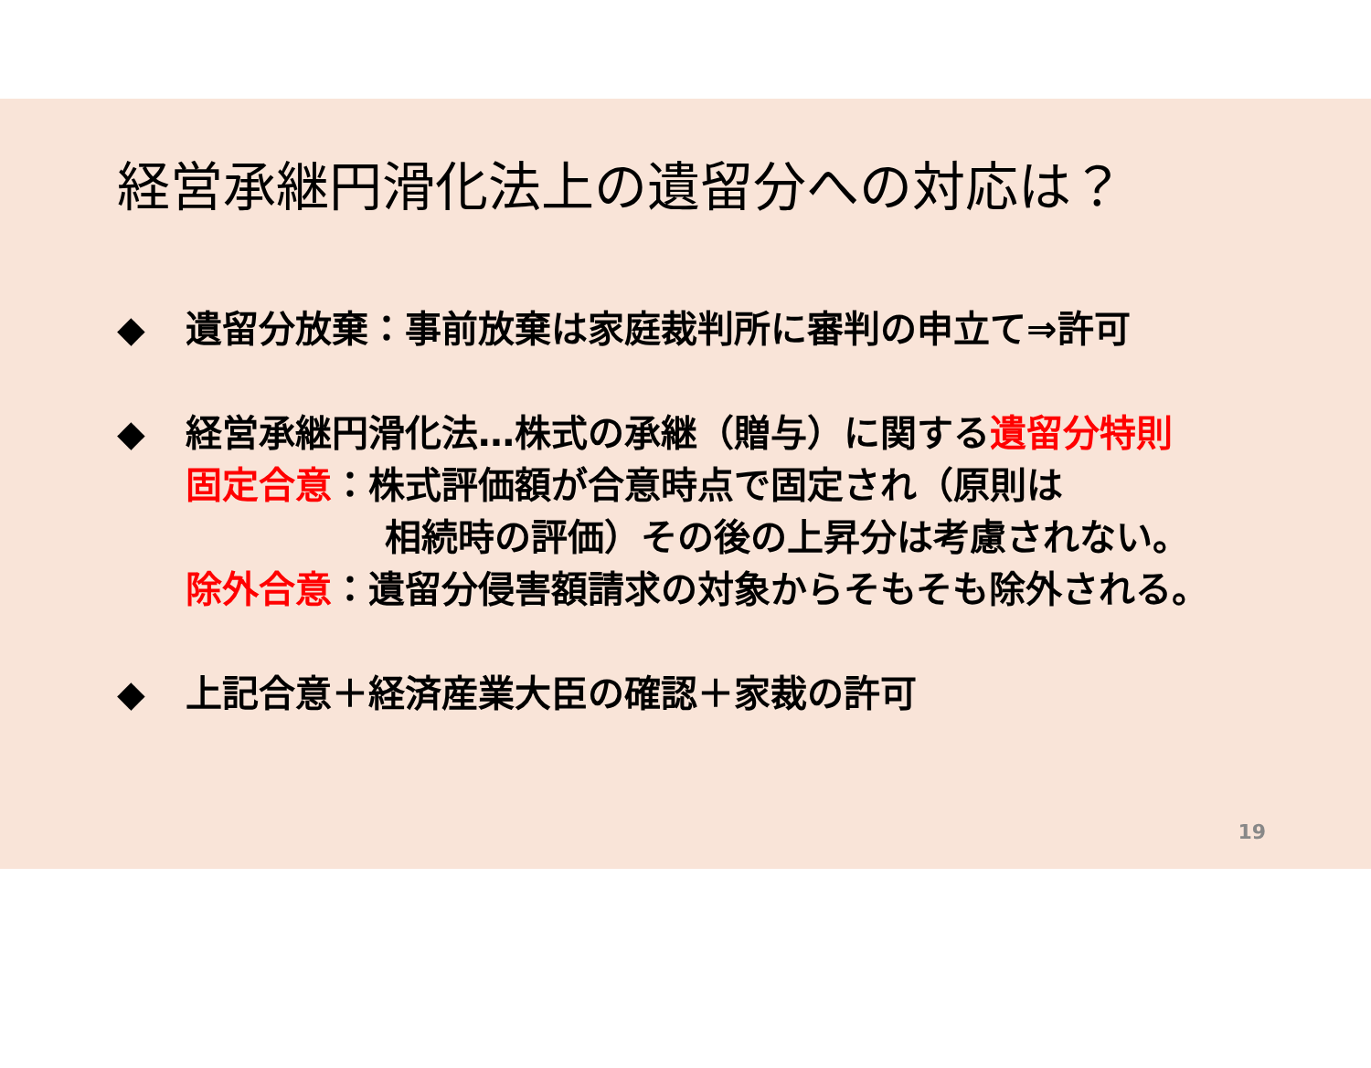経営承継円滑化法上の遺留分への対応は？
◆ 遺留分放棄：事前放棄は家庭裁判所に審判の申立て⇒許可
◆ 経営承継円滑化法…株式の承継（贈与）に関する遺留分特則
固定合意：株式評価額が合意時点で固定され（原則は
相続時の評価）その後の上昇分は考慮されない。
除外合意：遺留分侵害額請求の対象からそもそも除外される。
◆ 上記合意＋経済産業大臣の確認＋家裁の許可
19